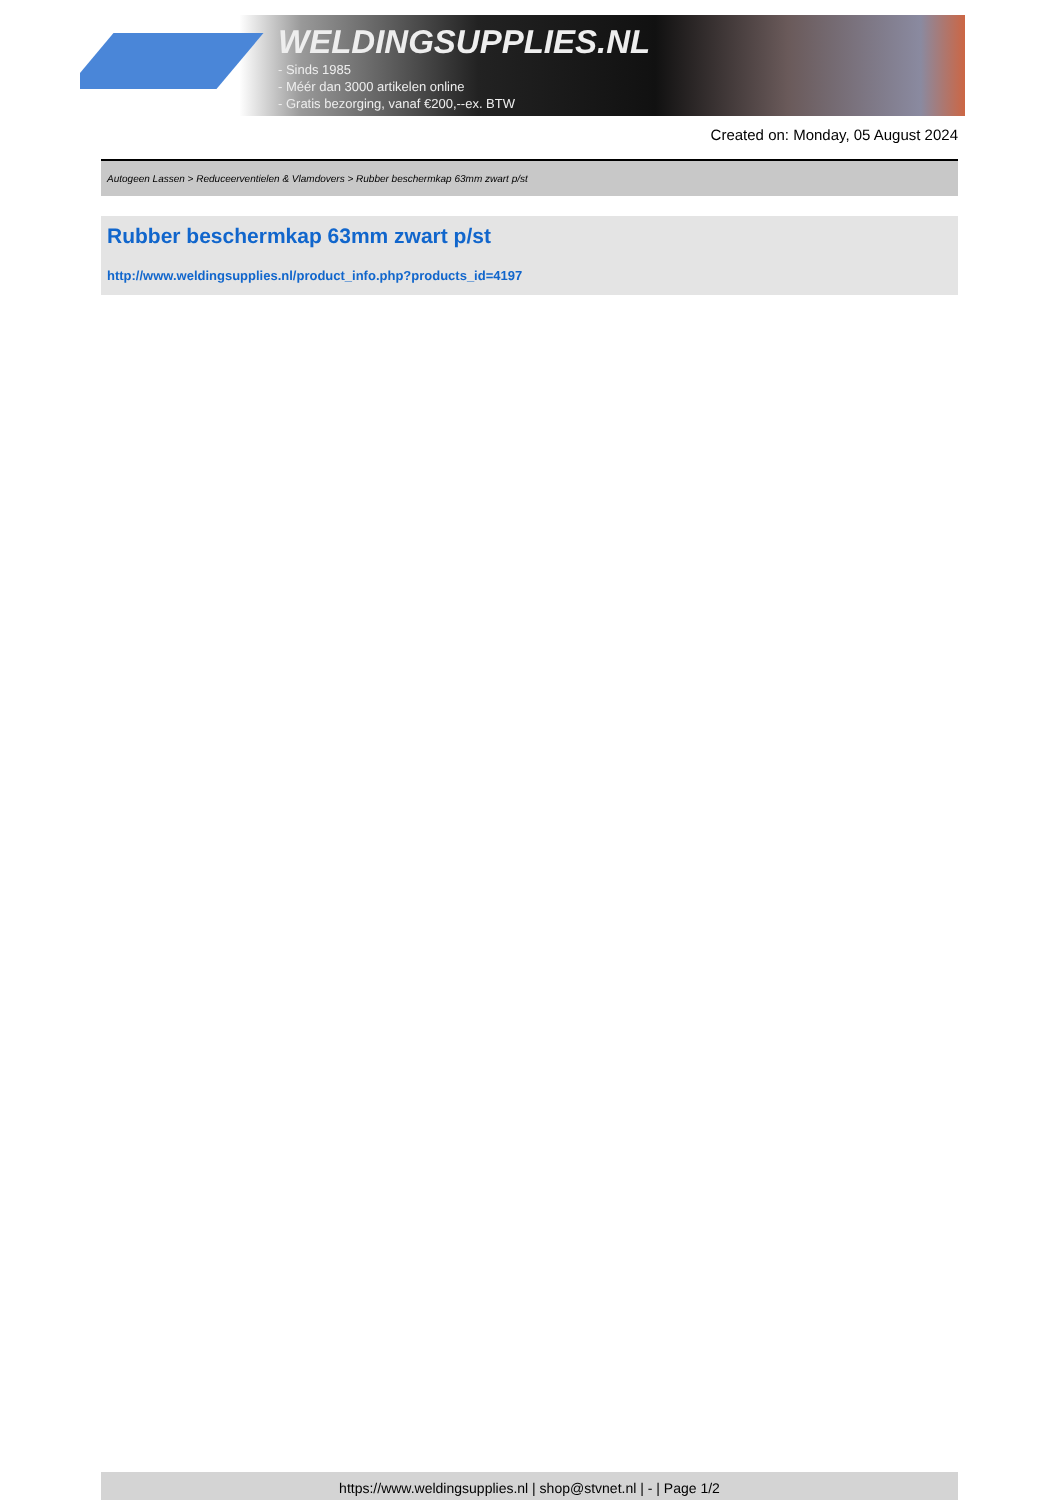WELDINGSUPPLIES.NL
- Sinds 1985
- Méér dan 3000 artikelen online
- Gratis bezorging, vanaf €200,--ex. BTW
Created on: Monday, 05 August 2024
Autogeen Lassen > Reduceerventielen & Vlamdovers > Rubber beschermkap 63mm zwart p/st
Rubber beschermkap 63mm zwart p/st
http://www.weldingsupplies.nl/product_info.php?products_id=4197
https://www.weldingsupplies.nl | shop@stvnet.nl | - | Page 1/2